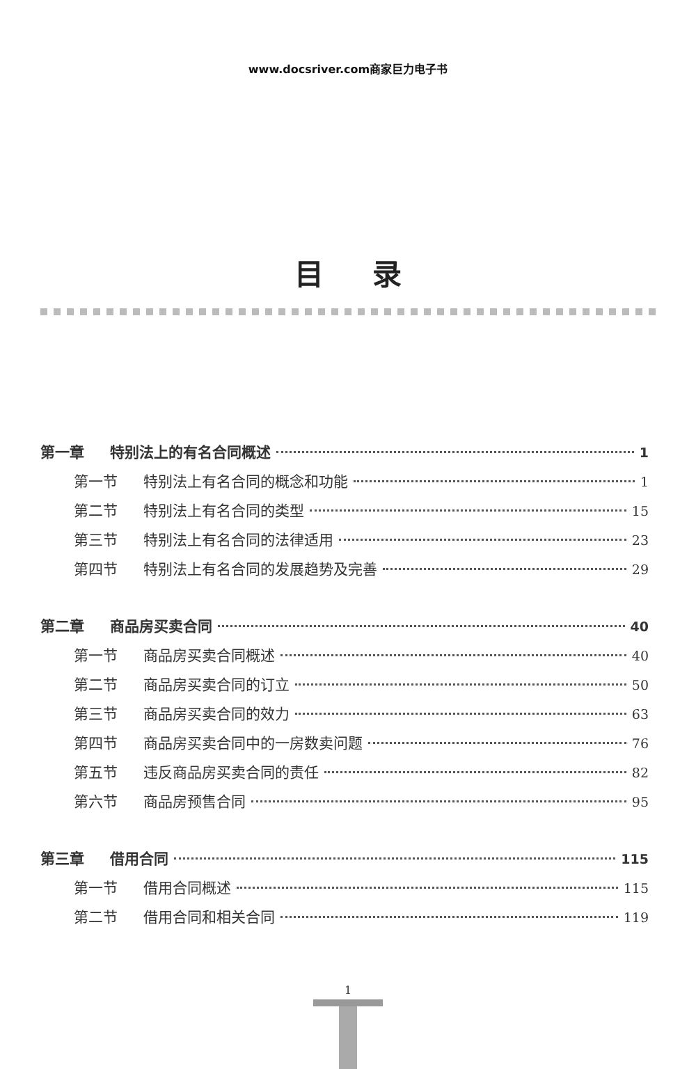www.docsriver.com商家巨力电子书
目录
第一章 特别法上的有名合同概述 1
第一节 特别法上有名合同的概念和功能 1
第二节 特别法上有名合同的类型 15
第三节 特别法上有名合同的法律适用 23
第四节 特别法上有名合同的发展趋势及完善 29
第二章 商品房买卖合同 40
第一节 商品房买卖合同概述 40
第二节 商品房买卖合同的订立 50
第三节 商品房买卖合同的效力 63
第四节 商品房买卖合同中的一房数卖问题 76
第五节 违反商品房买卖合同的责任 82
第六节 商品房预售合同 95
第三章 借用合同 115
第一节 借用合同概述 115
第二节 借用合同和相关合同 119
1